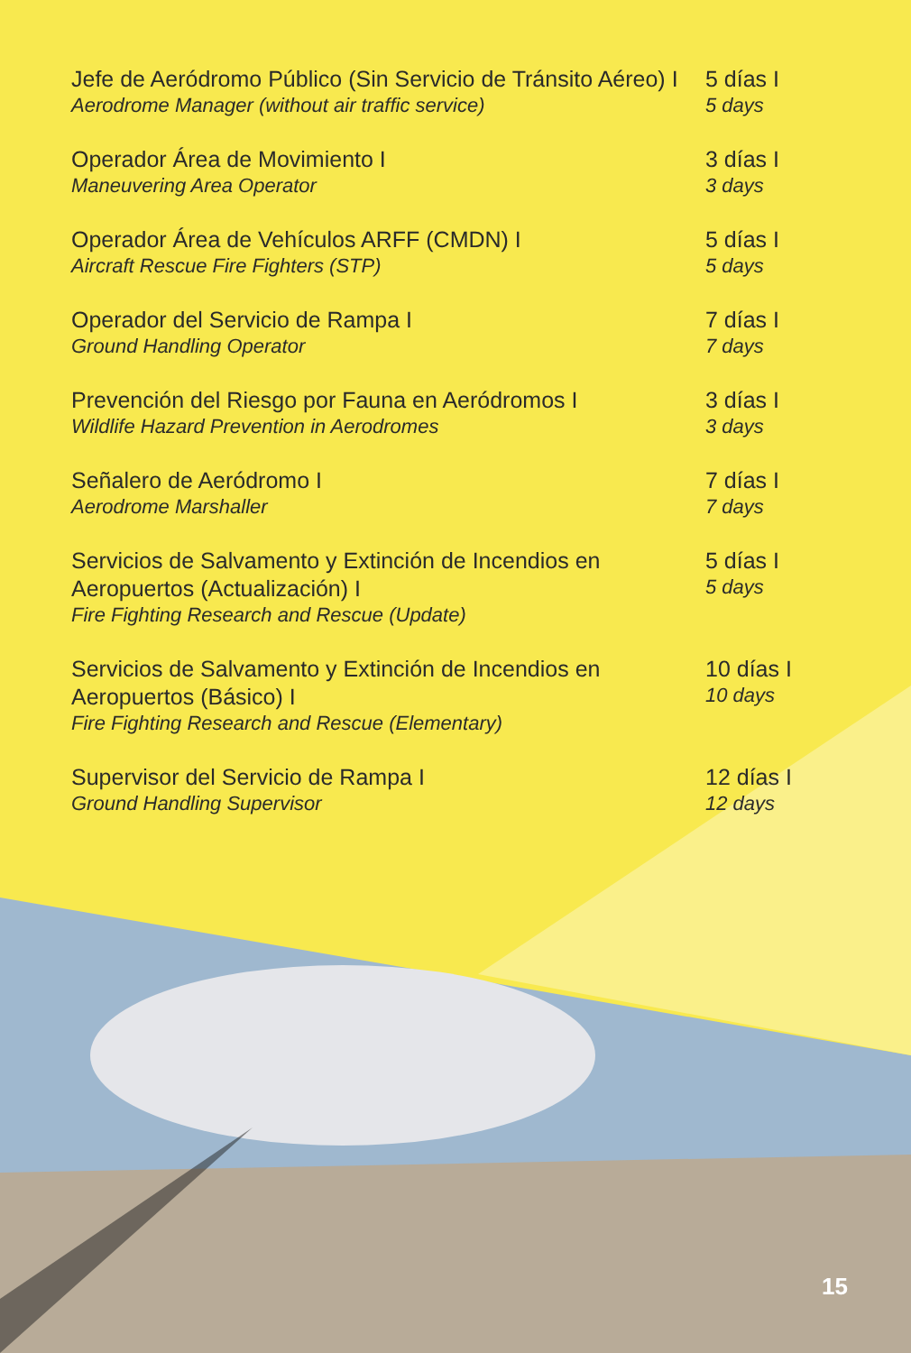Jefe de Aeródromo Público (Sin Servicio de Tránsito Aéreo) I
Aerodrome Manager (without air traffic service)
5 días I
5 days
Operador Área de Movimiento I
Maneuvering Area Operator
3 días I
3 days
Operador Área de Vehículos ARFF (CMDN) I
Aircraft Rescue Fire Fighters (STP)
5 días I
5 days
Operador del Servicio de Rampa I
Ground Handling Operator
7 días I
7 days
Prevención del Riesgo por Fauna en Aeródromos I
Wildlife Hazard Prevention in Aerodromes
3 días I
3 days
Señalero de Aeródromo I
Aerodrome Marshaller
7 días I
7 days
Servicios de Salvamento y Extinción de Incendios en Aeropuertos (Actualización) I
Fire Fighting Research and Rescue (Update)
5 días I
5 days
Servicios de Salvamento y Extinción de Incendios en Aeropuertos (Básico) I
Fire Fighting Research and Rescue (Elementary)
10 días I
10 days
Supervisor del Servicio de Rampa I
Ground Handling Supervisor
12 días I
12 days
15